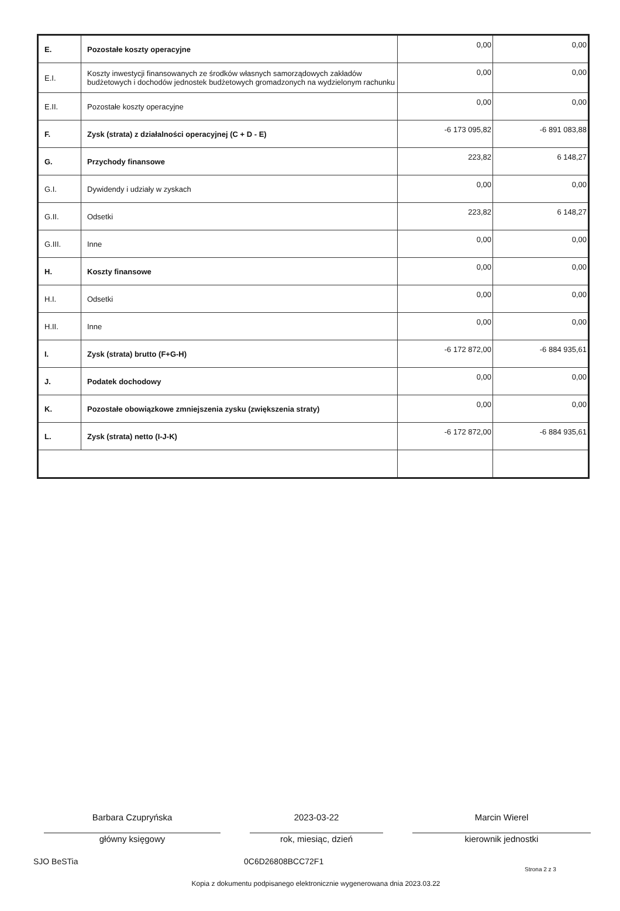| E. | Pozostałe koszty operacyjne | 0,00 | 0,00 |
| E.I. | Koszty inwestycji finansowanych ze środków własnych samorządowych zakładów budżetowych i dochodów jednostek budżetowych gromadzonych na wydzielonym rachunku | 0,00 | 0,00 |
| E.II. | Pozostałe koszty operacyjne | 0,00 | 0,00 |
| F. | Zysk (strata) z działalności operacyjnej (C + D - E) | -6 173 095,82 | -6 891 083,88 |
| G. | Przychody finansowe | 223,82 | 6 148,27 |
| G.I. | Dywidendy i udziały w zyskach | 0,00 | 0,00 |
| G.II. | Odsetki | 223,82 | 6 148,27 |
| G.III. | Inne | 0,00 | 0,00 |
| H. | Koszty finansowe | 0,00 | 0,00 |
| H.I. | Odsetki | 0,00 | 0,00 |
| H.II. | Inne | 0,00 | 0,00 |
| I. | Zysk (strata) brutto (F+G-H) | -6 172 872,00 | -6 884 935,61 |
| J. | Podatek dochodowy | 0,00 | 0,00 |
| K. | Pozostałe obowiązkowe zmniejszenia zysku (zwiększenia straty) | 0,00 | 0,00 |
| L. | Zysk (strata) netto (I-J-K) | -6 172 872,00 | -6 884 935,61 |
Barbara Czupryńska
główny księgowy
2023-03-22
rok, miesiąc, dzień
Marcin Wierel
kierownik jednostki
SJO BeSTia 0C6D26808BCC72F1 Strona 2 z 3
Kopia z dokumentu podpisanego elektronicznie wygenerowana dnia 2023.03.22